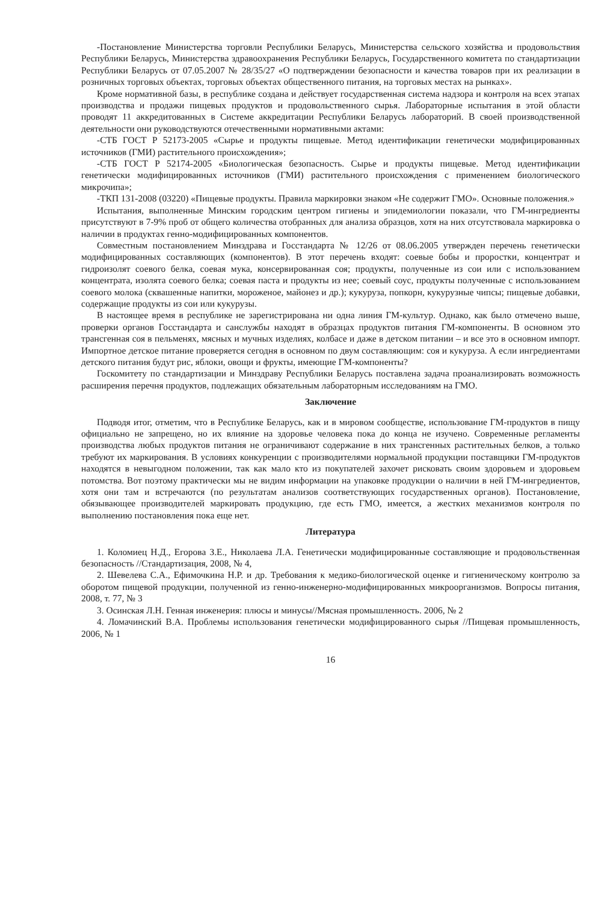-Постановление Министерства торговли Республики Беларусь, Министерства сельского хозяйства и продовольствия Республики Беларусь, Министерства здравоохранения Республики Беларусь, Государственного комитета по стандартизации Республики Беларусь от 07.05.2007 № 28/35/27 «О подтверждении безопасности и качества товаров при их реализации в розничных торговых объектах, торговых объектах общественного питания, на торговых местах на рынках».
Кроме нормативной базы, в республике создана и действует государственная система надзора и контроля на всех этапах производства и продажи пищевых продуктов и продовольственного сырья. Лабораторные испытания в этой области проводят 11 аккредитованных в Системе аккредитации Республики Беларусь лабораторий. В своей производственной деятельности они руководствуются отечественными нормативными актами:
-СТБ ГОСТ Р 52173-2005 «Сырье и продукты пищевые. Метод идентификации генетически модифицированных источников (ГМИ) растительного происхождения»;
-СТБ ГОСТ Р 52174-2005 «Биологическая безопасность. Сырье и продукты пищевые. Метод идентификации генетически модифицированных источников (ГМИ) растительного происхождения с применением биологического микрочипа»;
-ТКП 131-2008 (03220) «Пищевые продукты. Правила маркировки знаком «Не содержит ГМО». Основные положения.»
Испытания, выполненные Минским городским центром гигиены и эпидемиологии показали, что ГМ-ингредиенты присутствуют в 7-9% проб от общего количества отобранных для анализа образцов, хотя на них отсутствовала маркировка о наличии в продуктах генно-модифицированных компонентов.
Совместным постановлением Минздрава и Госстандарта № 12/26 от 08.06.2005 утвержден перечень генетически модифицированных составляющих (компонентов). В этот перечень входят: соевые бобы и проростки, концентрат и гидроизолят соевого белка, соевая мука, консервированная соя; продукты, полученные из сои или с использованием концентрата, изолята соевого белка; соевая паста и продукты из нее; соевый соус, продукты полученные с использованием соевого молока (сквашенные напитки, мороженое, майонез и др.); кукуруза, попкорн, кукурузные чипсы; пищевые добавки, содержащие продукты из сои или кукурузы.
В настоящее время в республике не зарегистрирована ни одна линия ГМ-культур. Однако, как было отмечено выше, проверки органов Госстандарта и санслужбы находят в образцах продуктов питания ГМ-компоненты. В основном это трансгенная соя в пельменях, мясных и мучных изделиях, колбасе и даже в детском питании – и все это в основном импорт. Импортное детское питание проверяется сегодня в основном по двум составляющим: соя и кукуруза. А если ингредиентами детского питания будут рис, яблоки, овощи и фрукты, имеющие ГМ-компоненты?
Госкомитету по стандартизации и Минздраву Республики Беларусь поставлена задача проанализировать возможность расширения перечня продуктов, подлежащих обязательным лабораторным исследованиям на ГМО.
Заключение
Подводя итог, отметим, что в Республике Беларусь, как и в мировом сообществе, использование ГМ-продуктов в пищу официально не запрещено, но их влияние на здоровье человека пока до конца не изучено. Современные регламенты производства любых продуктов питания не ограничивают содержание в них трансгенных растительных белков, а только требуют их маркирования. В условиях конкуренции с производителями нормальной продукции поставщики ГМ-продуктов находятся в невыгодном положении, так как мало кто из покупателей захочет рисковать своим здоровьем и здоровьем потомства. Вот поэтому практически мы не видим информации на упаковке продукции о наличии в ней ГМ-ингредиентов, хотя они там и встречаются (по результатам анализов соответствующих государственных органов). Постановление, обязывающее производителей маркировать продукцию, где есть ГМО, имеется, а жестких механизмов контроля по выполнению постановления пока еще нет.
Литература
1. Коломиец Н.Д., Егорова З.Е., Николаева Л.А. Генетически модифицированные составляющие и продовольственная безопасность //Стандартизация, 2008, № 4,
2. Шевелева С.А., Ефимочкина Н.Р. и др. Требования к медико-биологической оценке и гигиеническому контролю за оборотом пищевой продукции, полученной из генно-инженерно-модифицированных микроорганизмов. Вопросы питания, 2008, т. 77, № 3
3. Осинская Л.Н. Генная инженерия: плюсы и минусы//Мясная промышленность. 2006, № 2
4. Ломачинский В.А. Проблемы использования генетически модифицированного сырья //Пищевая промышленность, 2006, № 1
16